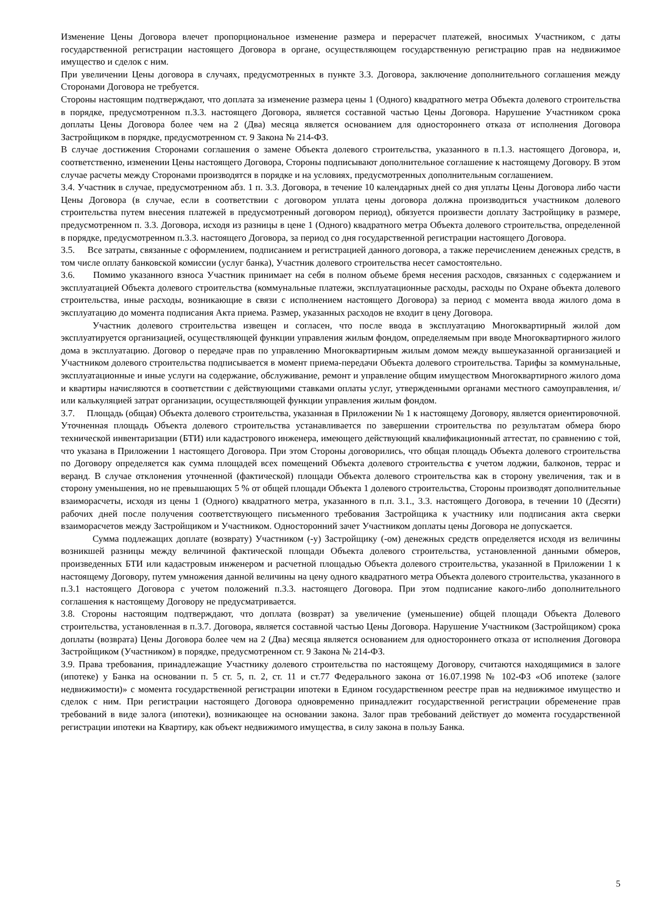Изменение Цены Договора влечет пропорциональное изменение размера и перерасчет платежей, вносимых Участником, с даты государственной регистрации настоящего Договора в органе, осуществляющем государственную регистрацию прав на недвижимое имущество и сделок с ним.
При увеличении Цены договора в случаях, предусмотренных в пункте 3.3. Договора, заключение дополнительного соглашения между Сторонами Договора не требуется.
Стороны настоящим подтверждают, что доплата за изменение размера цены 1 (Одного) квадратного метра Объекта долевого строительства в порядке, предусмотренном п.3.3. настоящего Договора, является составной частью Цены Договора. Нарушение Участником срока доплаты Цены Договора более чем на 2 (Два) месяца является основанием для одностороннего отказа от исполнения Договора Застройщиком в порядке, предусмотренном ст. 9 Закона № 214-ФЗ.
В случае достижения Сторонами соглашения о замене Объекта долевого строительства, указанного в п.1.3. настоящего Договора, и, соответственно, изменении Цены настоящего Договора, Стороны подписывают дополнительное соглашение к настоящему Договору. В этом случае расчеты между Сторонами производятся в порядке и на условиях, предусмотренных дополнительным соглашением.
3.4. Участник в случае, предусмотренном абз. 1 п. 3.3. Договора, в течение 10 календарных дней со дня уплаты Цены Договора либо части Цены Договора (в случае, если в соответствии с договором уплата цены договора должна производиться участником долевого строительства путем внесения платежей в предусмотренный договором период), обязуется произвести доплату Застройщику в размере, предусмотренном п. 3.3. Договора, исходя из разницы в цене 1 (Одного) квадратного метра Объекта долевого строительства, определенной в порядке, предусмотренном п.3.3. настоящего Договора, за период со дня государственной регистрации настоящего Договора.
3.5. Все затраты, связанные с оформлением, подписанием и регистрацией данного договора, а также перечислением денежных средств, в том числе оплату банковской комиссии (услуг банка), Участник долевого строительства несет самостоятельно.
3.6. Помимо указанного взноса Участник принимает на себя в полном объеме бремя несения расходов, связанных с содержанием и эксплуатацией Объекта долевого строительства (коммунальные платежи, эксплуатационные расходы, расходы по Охране объекта долевого строительства, иные расходы, возникающие в связи с исполнением настоящего Договора) за период с момента ввода жилого дома в эксплуатацию до момента подписания Акта приема. Размер, указанных расходов не входит в цену Договора.
Участник долевого строительства извещен и согласен, что после ввода в эксплуатацию Многоквартирный жилой дом эксплуатируется организацией, осуществляющей функции управления жилым фондом, определяемым при вводе Многоквартирного жилого дома в эксплуатацию. Договор о передаче прав по управлению Многоквартирным жилым домом между вышеуказанной организацией и Участником долевого строительства подписывается в момент приема-передачи Объекта долевого строительства. Тарифы за коммунальные, эксплуатационные и иные услуги на содержание, обслуживание, ремонт и управление общим имуществом Многоквартирного жилого дома и квартиры начисляются в соответствии с действующими ставками оплаты услуг, утвержденными органами местного самоуправления, и/или калькуляцией затрат организации, осуществляющей функции управления жилым фондом.
3.7. Площадь (общая) Объекта долевого строительства, указанная в Приложении № 1 к настоящему Договору, является ориентировочной. Уточненная площадь Объекта долевого строительства устанавливается по завершении строительства по результатам обмера бюро технической инвентаризации (БТИ) или кадастрового инженера, имеющего действующий квалификационный аттестат, по сравнению с той, что указана в Приложении 1 настоящего Договора. При этом Стороны договорились, что общая площадь Объекта долевого строительства по Договору определяется как сумма площадей всех помещений Объекта долевого строительства с учетом лоджии, балконов, террас и веранд. В случае отклонения уточненной (фактической) площади Объекта долевого строительства как в сторону увеличения, так и в сторону уменьшения, но не превышающих 5 % от общей площади Объекта 1 долевого строительства, Стороны производят дополнительные взаиморасчеты, исходя из цены 1 (Одного) квадратного метра, указанного в п.п. 3.1., 3.3. настоящего Договора, в течении 10 (Десяти) рабочих дней после получения соответствующего письменного требования Застройщика к участнику или подписания акта сверки взаиморасчетов между Застройщиком и Участником. Односторонний зачет Участником доплаты цены Договора не допускается.
Сумма подлежащих доплате (возврату) Участником (-у) Застройщику (-ом) денежных средств определяется исходя из величины возникшей разницы между величиной фактической площади Объекта долевого строительства, установленной данными обмеров, произведенных БТИ или кадастровым инженером и расчетной площадью Объекта долевого строительства, указанной в Приложении 1 к настоящему Договору, путем умножения данной величины на цену одного квадратного метра Объекта долевого строительства, указанного в п.3.1 настоящего Договора с учетом положений п.3.3. настоящего Договора. При этом подписание какого-либо дополнительного соглашения к настоящему Договору не предусматривается.
3.8. Стороны настоящим подтверждают, что доплата (возврат) за увеличение (уменьшение) общей площади Объекта Долевого строительства, установленная в п.3.7. Договора, является составной частью Цены Договора. Нарушение Участником (Застройщиком) срока доплаты (возврата) Цены Договора более чем на 2 (Два) месяца является основанием для одностороннего отказа от исполнения Договора Застройщиком (Участником) в порядке, предусмотренном ст. 9 Закона № 214-ФЗ.
3.9. Права требования, принадлежащие Участнику долевого строительства по настоящему Договору, считаются находящимися в залоге (ипотеке) у Банка на основании п. 5 ст. 5, п. 2, ст. 11 и ст.77 Федерального закона от 16.07.1998 № 102-ФЗ «Об ипотеке (залоге недвижимости)» с момента государственной регистрации ипотеки в Едином государственном реестре прав на недвижимое имущество и сделок с ним. При регистрации настоящего Договора одновременно принадлежит государственной регистрации обременение прав требований в виде залога (ипотеки), возникающее на основании закона. Залог прав требований действует до момента государственной регистрации ипотеки на Квартиру, как объект недвижимого имущества, в силу закона в пользу Банка.
5